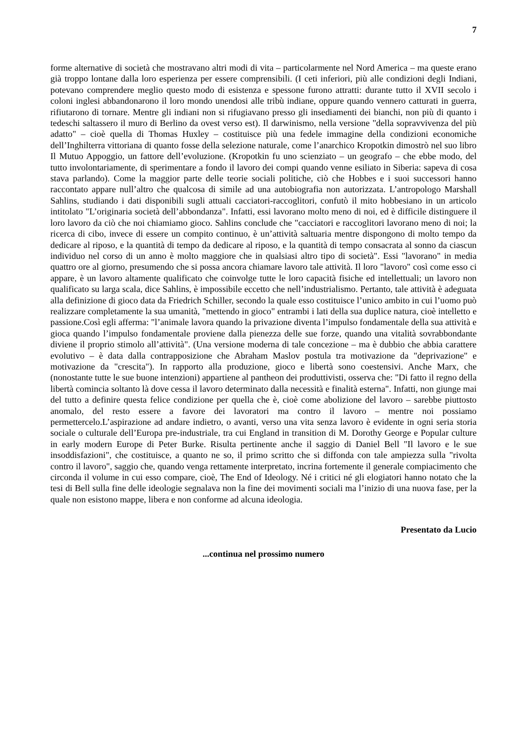7
forme alternative di società che mostravano altri modi di vita – particolarmente nel Nord America – ma queste erano già troppo lontane dalla loro esperienza per essere comprensibili. (I ceti inferiori, più alle condizioni degli Indiani, potevano comprendere meglio questo modo di esistenza e spessone furono attratti: durante tutto il XVII secolo i coloni inglesi abbandonarono il loro mondo unendosi alle tribù indiane, oppure quando vennero catturati in guerra, rifiutarono di tornare. Mentre gli indiani non si rifugiavano presso gli insediamenti dei bianchi, non più di quanto i tedeschi saltassero il muro di Berlino da ovest verso est). Il darwinismo, nella versione "della sopravvivenza del più adatto" – cioè quella di Thomas Huxley – costituisce più una fedele immagine della condizioni economiche dell’Inghilterra vittoriana di quanto fosse della selezione naturale, come l’anarchico Kropotkin dimostrò nel suo libro Il Mutuo Appoggio, un fattore dell’evoluzione. (Kropotkin fu uno scienziato – un geografo – che ebbe modo, del tutto involontariamente, di sperimentare a fondo il lavoro dei compi quando venne esiliato in Siberia: sapeva di cosa stava parlando). Come la maggior parte delle teorie sociali politiche, ciò che Hobbes e i suoi successori hanno raccontato appare null’altro che qualcosa di simile ad una autobiografia non autorizzata. L’antropologo Marshall Sahlins, studiando i dati disponibili sugli attuali cacciatori-raccoglitori, confutò il mito hobbesiano in un articolo intitolato "L’originaria società dell’abbondanza". Infatti, essi lavorano molto meno di noi, ed è difficile distinguere il loro lavoro da ciò che noi chiamiamo gioco. Sahlins conclude che "cacciatori e raccoglitori lavorano meno di noi; la ricerca di cibo, invece di essere un compito continuo, è un’attività saltuaria mentre dispongono di molto tempo da dedicare al riposo, e la quantità di tempo da dedicare al riposo, e la quantità di tempo consacrata al sonno da ciascun individuo nel corso di un anno è molto maggiore che in qualsiasi altro tipo di società". Essi "lavorano" in media quattro ore al giorno, presumendo che si possa ancora chiamare lavoro tale attività. Il loro "lavoro" così come esso ci appare, è un lavoro altamente qualificato che coinvolge tutte le loro capacità fisiche ed intellettuali; un lavoro non qualificato su larga scala, dice Sahlins, è impossibile eccetto che nell’industrialismo. Pertanto, tale attività è adeguata alla definizione di gioco data da Friedrich Schiller, secondo la quale esso costituisce l’unico ambito in cui l’uomo può realizzare completamente la sua umanità, "mettendo in gioco" entrambi i lati della sua duplice natura, cioè intelletto e passione.Così egli afferma: "l’animale lavora quando la privazione diventa l’impulso fondamentale della sua attività e gioca quando l’impulso fondamentale proviene dalla pienezza delle sue forze, quando una vitalità sovrabbondante diviene il proprio stimolo all’attività". (Una versione moderna di tale concezione – ma è dubbio che abbia carattere evolutivo – è data dalla contrapposizione che Abraham Maslov postula tra motivazione da "deprivazione" e motivazione da "crescita"). In rapporto alla produzione, gioco e libertà sono coestensivi. Anche Marx, che (nonostante tutte le sue buone intenzioni) appartiene al pantheon dei produttivisti, osserva che: "Di fatto il regno della libertà comincia soltanto là dove cessa il lavoro determinato dalla necessità e finalità esterna". Infatti, non giunge mai del tutto a definire questa felice condizione per quella che è, cioè come abolizione del lavoro – sarebbe piuttosto anomalo, del resto essere a favore dei lavoratori ma contro il lavoro – mentre noi possiamo permettercelo.L’aspirazione ad andare indietro, o avanti, verso una vita senza lavoro è evidente in ogni seria storia sociale o culturale dell’Europa pre-industriale, tra cui England in transition di M. Dorothy George e Popular culture in early modern Europe di Peter Burke. Risulta pertinente anche il saggio di Daniel Bell "Il lavoro e le sue insoddisfazioni", che costituisce, a quanto ne so, il primo scritto che si diffonda con tale ampiezza sulla "rivolta contro il lavoro", saggio che, quando venga rettamente interpretato, incrina fortemente il generale compiacimento che circonda il volume in cui esso compare, cioè, The End of Ideology. Né i critici né gli elogiatori hanno notato che la tesi di Bell sulla fine delle ideologie segnalava non la fine dei movimenti sociali ma l’inizio di una nuova fase, per la quale non esistono mappe, libera e non conforme ad alcuna ideologia.
Presentato da Lucio
...continua nel prossimo numero